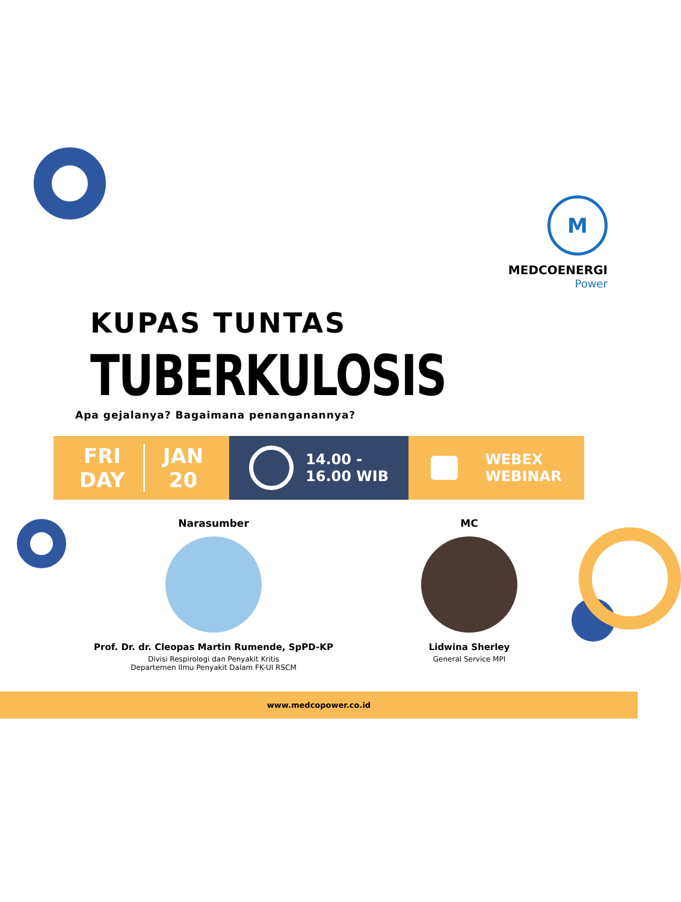M
MEDCOENERGI
Power
KUPAS TUNTAS
TUBERKULOSIS
Apa gejalanya? Bagaimana penanganannya?
FRI
DAY JAN
20
14.00 -
16.00 WIB
WEBEX
WEBINAR
Narasumber
Prof. Dr. dr. Cleopas Martin Rumende, SpPD-KP
Divisi Respirologi dan Penyakit Kritis
Departemen Ilmu Penyakit Dalam FK-UI RSCM
MC
Lidwina Sherley
General Service MPI
www.medcopower.co.id